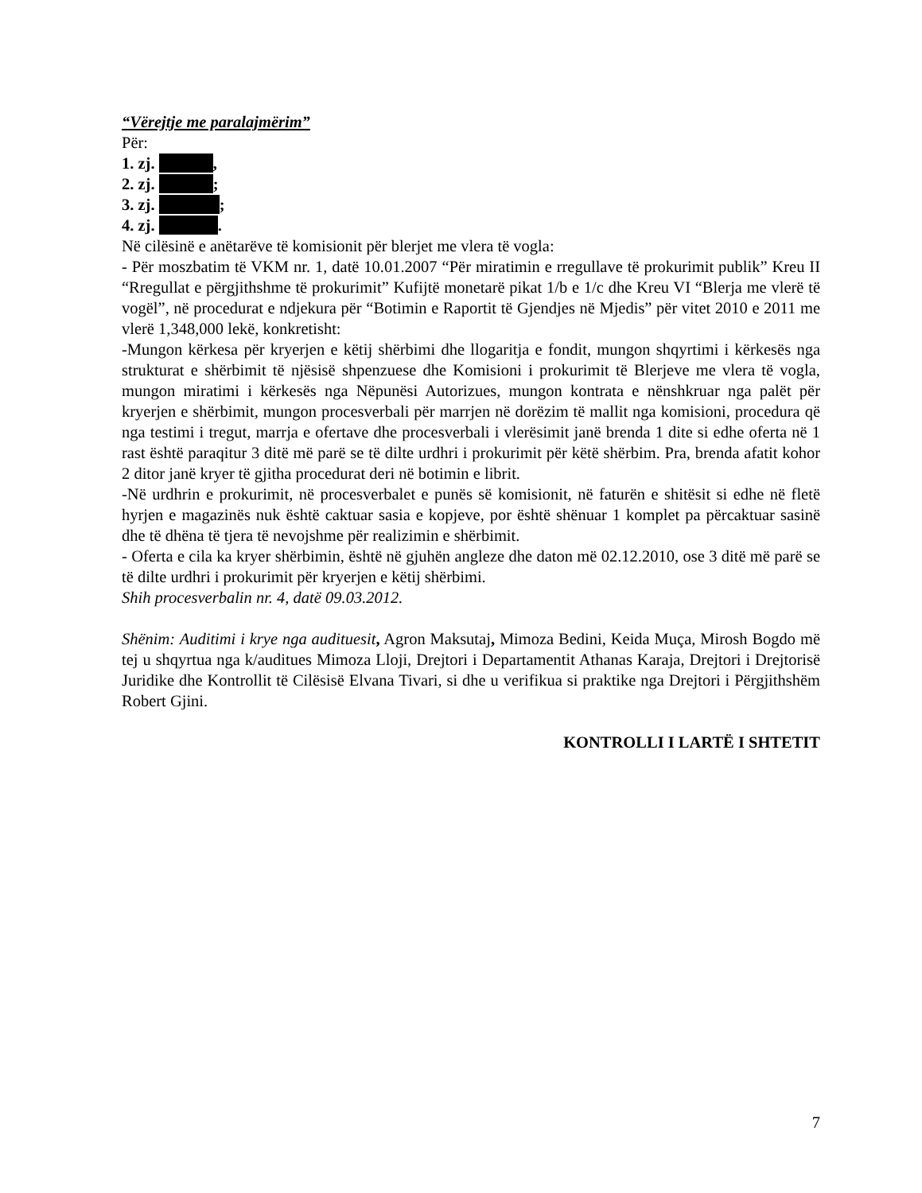“Vërejtje me paralajmërim”
Për:
1. zj. ,
2. zj. ;
3. zj. ;
4. zj. .
Në cilësinë e anëtarëve të komisionit për blerjet me vlera të vogla:
- Për moszbatim të VKM nr. 1, datë 10.01.2007 “Për miratimin e rregullave të prokurimit publik” Kreu II “Rregullat e përgjithshme të prokurimit” Kufijtë monetarë pikat 1/b e 1/c dhe Kreu VI “Blerja me vlerë të vogël”, në procedurat e ndjekura për “Botimin e Raportit të Gjendjes në Mjedis” për vitet 2010 e 2011 me vlerë 1,348,000 lekë, konkretisht:
-Mungon kërkesa për kryerjen e këtij shërbimi dhe llogaritja e fondit, mungon shqyrtimi i kërkesës nga strukturat e shërbimit të njësisë shpenzuese dhe Komisioni i prokurimit të Blerjeve me vlera të vogla, mungon miratimi i kërkesës nga Nëpunësi Autorizues, mungon kontrata e nënshkruar nga palët për kryerjen e shërbimit, mungon procesverbali për marrjen në dorëzim të mallit nga komisioni, procedura që nga testimi i tregut, marrja e ofertave dhe procesverbali i vlerësimit janë brenda 1 dite si edhe oferta në 1 rast është paraqitur 3 ditë më parë se të dilte urdhri i prokurimit për këtë shërbim. Pra, brenda afatit kohor 2 ditor janë kryer të gjitha procedurat deri në botimin e librit.
-Në urdhrin e prokurimit, në procesverbalet e punës së komisionit, në faturën e shitësit si edhe në fletë hyrjen e magazinës nuk është caktuar sasia e kopjeve, por është shënuar 1 komplet pa përcaktuar sasinë dhe të dhëna të tjera të nevojshme për realizimin e shërbimit.
- Oferta e cila ka kryer shërbimin, është në gjuhën angleze dhe daton më 02.12.2010, ose 3 ditë më parë se të dilte urdhri i prokurimit për kryerjen e këtij shërbimi.
Shih procesverbalin nr. 4, datë 09.03.2012.
Shënim: Auditimi i krye nga audituesit, Agron Maksutaj, Mimoza Bedini, Keida Muça, Mirosh Bogdo më tej u shqyrtua nga k/auditues Mimoza Lloji, Drejtori i Departamentit Athanas Karaja, Drejtori i Drejtorisë Juridike dhe Kontrollit të Cilësisë Elvana Tivari, si dhe u verifikua si praktike nga Drejtori i Përgjithshëm Robert Gjini.
KONTROLLI I LARTË I SHTETIT
7